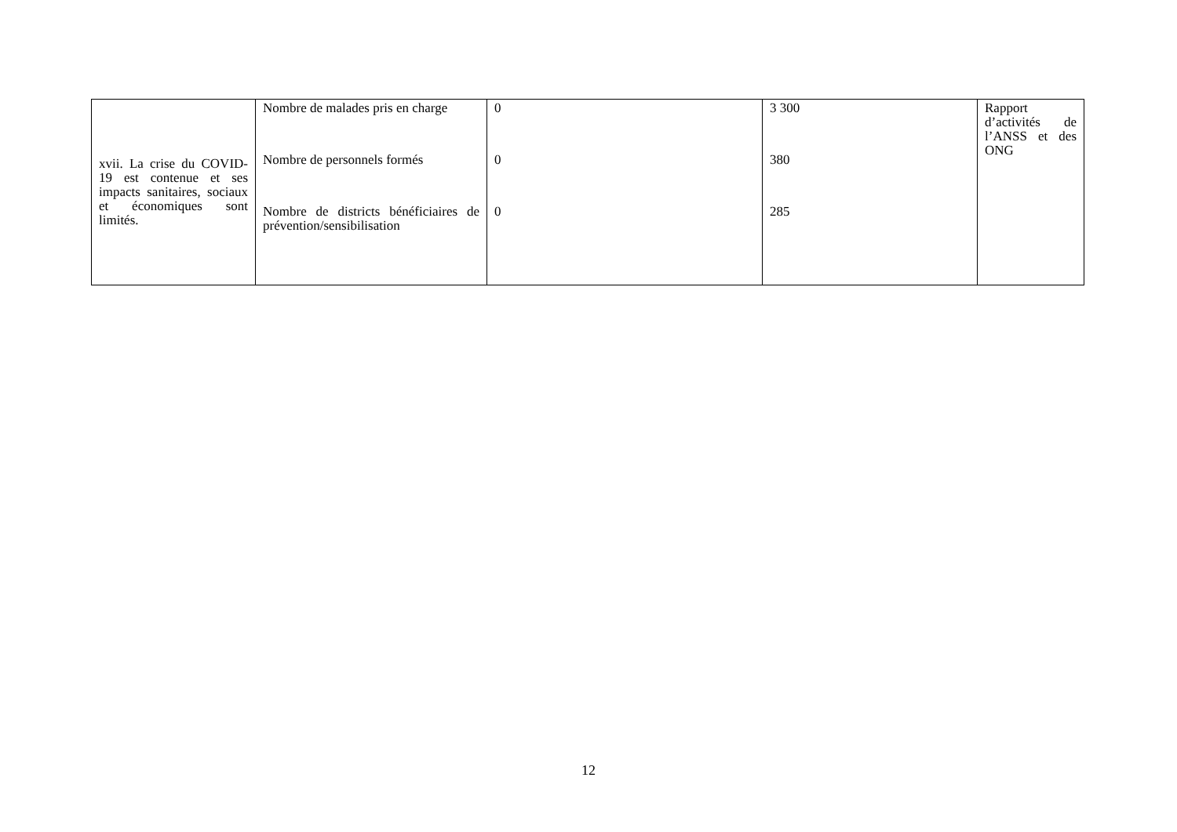| xvii. La crise du COVID-19 est contenue et ses impacts sanitaires, sociaux et économiques sont limités. | Nombre de malades pris en charge Nombre de personnels formés Nombre de districts bénéficiaires de prévention/sensibilisation | 0 0 0 | 3 300 380 285 | Rapport d’activités de l’ANSS et des ONG |
12